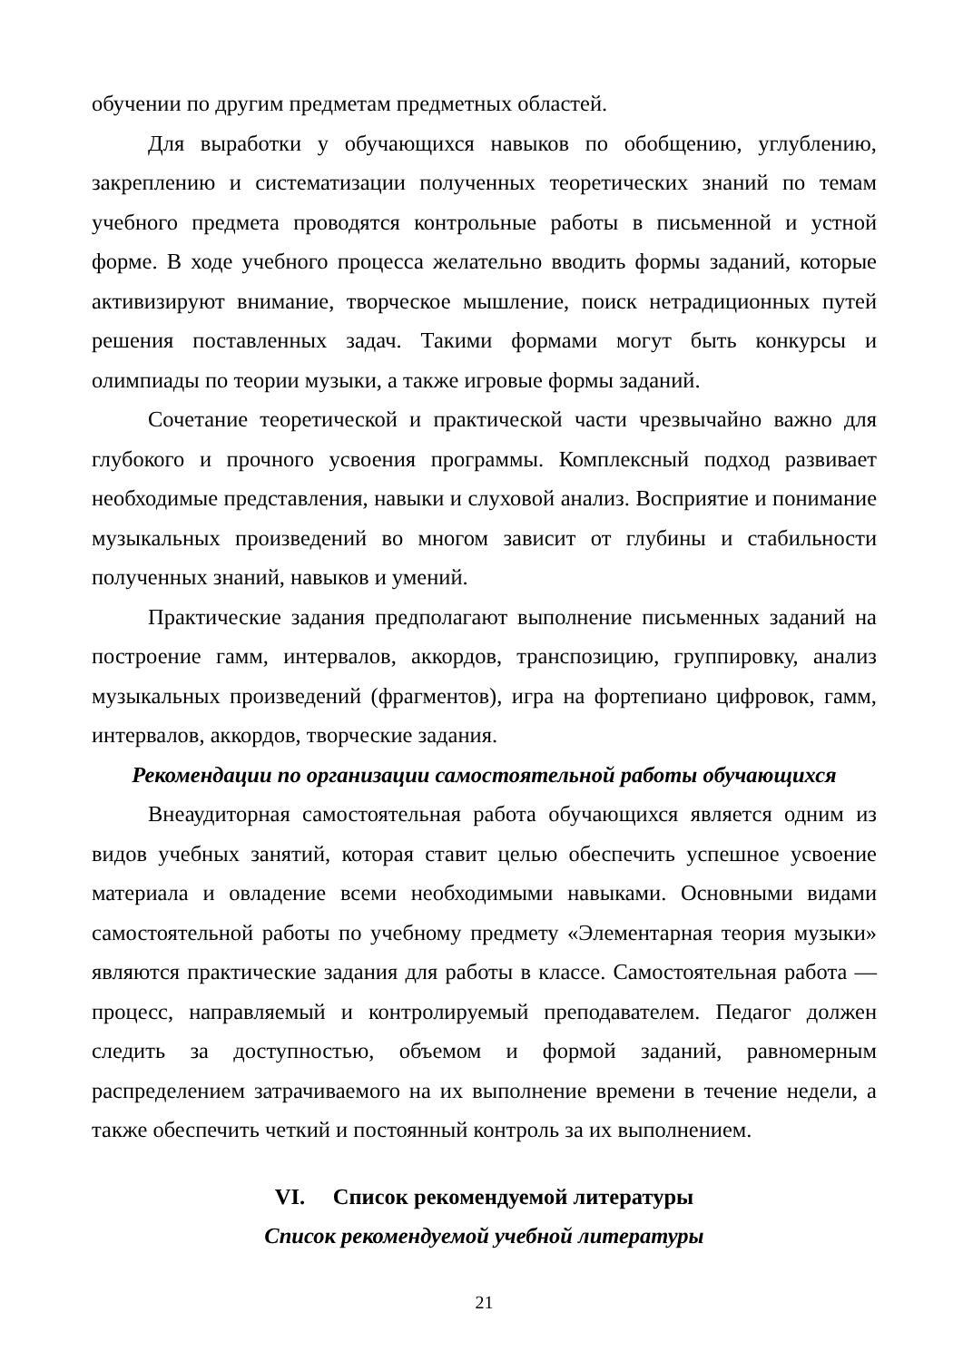обучении по другим предметам предметных областей.
Для выработки у обучающихся навыков по обобщению, углублению, закреплению и систематизации полученных теоретических знаний по темам учебного предмета проводятся контрольные работы в письменной и устной форме. В ходе учебного процесса желательно вводить формы заданий, которые активизируют внимание, творческое мышление, поиск нетрадиционных путей решения поставленных задач. Такими формами могут быть конкурсы и олимпиады по теории музыки, а также игровые формы заданий.
Сочетание теоретической и практической части чрезвычайно важно для глубокого и прочного усвоения программы. Комплексный подход развивает необходимые представления, навыки и слуховой анализ. Восприятие и понимание музыкальных произведений во многом зависит от глубины и стабильности полученных знаний, навыков и умений.
Практические задания предполагают выполнение письменных заданий на построение гамм, интервалов, аккордов, транспозицию, группировку, анализ музыкальных произведений (фрагментов), игра на фортепиано цифровок, гамм, интервалов, аккордов, творческие задания.
Рекомендации по организации самостоятельной работы обучающихся
Внеаудиторная самостоятельная работа обучающихся является одним из видов учебных занятий, которая ставит целью обеспечить успешное усвоение материала и овладение всеми необходимыми навыками. Основными видами самостоятельной работы по учебному предмету «Элементарная теория музыки» являются практические задания для работы в классе. Самостоятельная работа — процесс, направляемый и контролируемый преподавателем. Педагог должен следить за доступностью, объемом и формой заданий, равномерным распределением затрачиваемого на их выполнение времени в течение недели, а также обеспечить четкий и постоянный контроль за их выполнением.
VI. Список рекомендуемой литературы
Список рекомендуемой учебной литературы
21